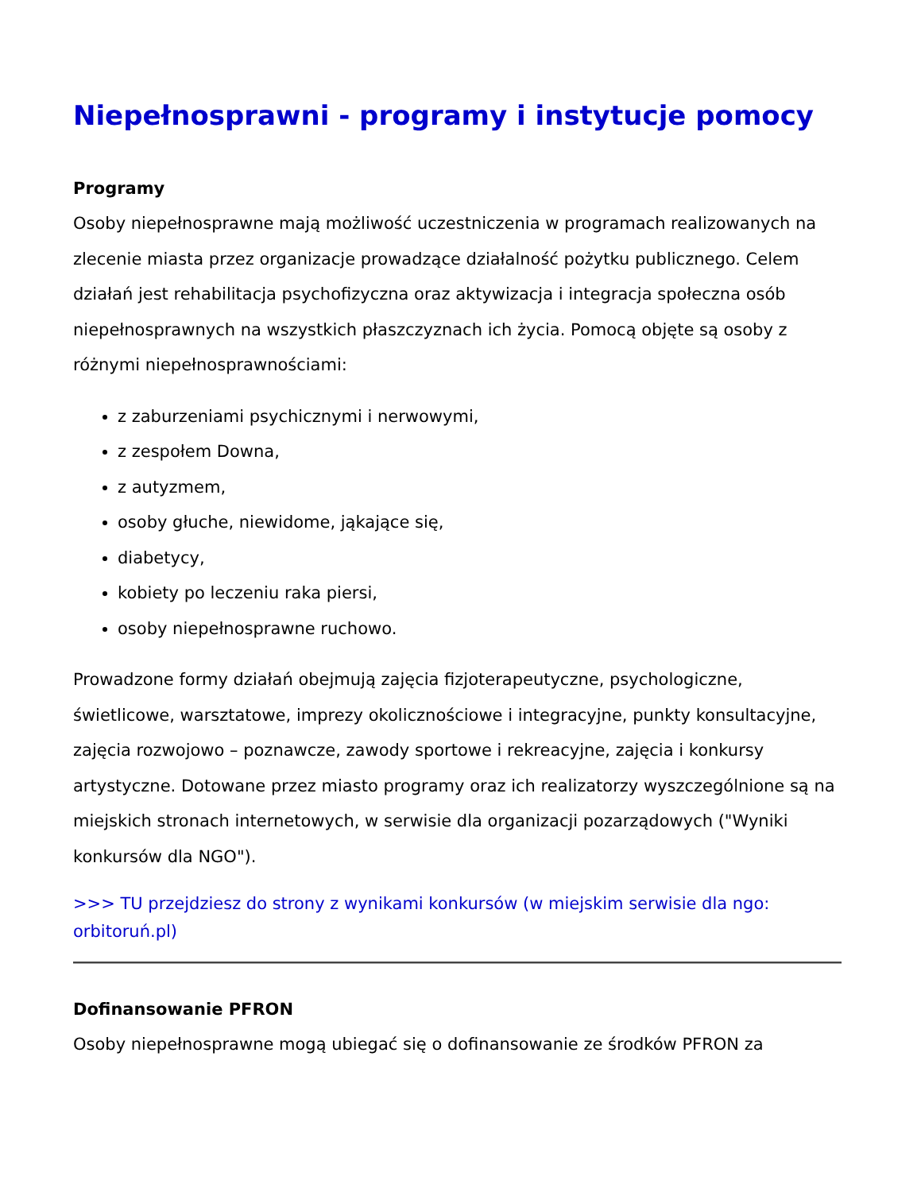Niepełnosprawni - programy i instytucje pomocy
Programy
Osoby niepełnosprawne mają możliwość uczestniczenia w programach realizowanych na zlecenie miasta przez organizacje prowadzące działalność pożytku publicznego. Celem działań jest rehabilitacja psychofizyczna oraz aktywizacja i integracja społeczna osób niepełnosprawnych na wszystkich płaszczyznach ich życia. Pomocą objęte są osoby z różnymi niepełnosprawnościami:
z zaburzeniami psychicznymi i nerwowymi,
z zespołem Downa,
z autyzmem,
osoby głuche, niewidome, jąkające się,
diabetycy,
kobiety po leczeniu raka piersi,
osoby niepełnosprawne ruchowo.
Prowadzone formy działań obejmują zajęcia fizjoterapeutyczne, psychologiczne, świetlicowe, warsztatowe, imprezy okolicznościowe i integracyjne, punkty konsultacyjne, zajęcia rozwojowo – poznawcze, zawody sportowe i rekreacyjne, zajęcia i konkursy artystyczne. Dotowane przez miasto programy oraz ich realizatorzy wyszczególnione są na miejskich stronach internetowych, w serwisie dla organizacji pozarządowych ("Wyniki konkursów dla NGO").
>>> TU przejdziesz do strony z wynikami konkursów (w miejskim serwisie dla ngo: orbitoruń.pl)
Dofinansowanie PFRON
Osoby niepełnosprawne mogą ubiegać się o dofinansowanie ze środków PFRON za